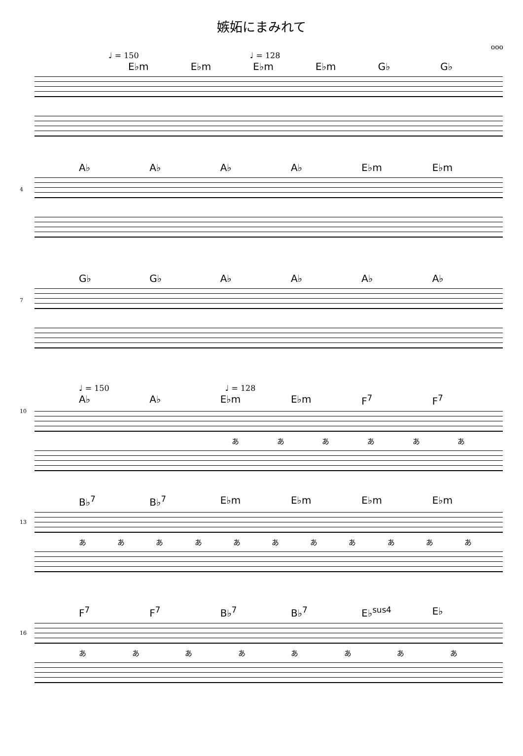嫉妬にまみれて
ooo
♩ = 150 ♩ = 128
E♭m E♭m E♭m E♭m G♭ G♭
4
A♭ A♭ A♭ A♭ E♭m E♭m
7
G♭ G♭ A♭ A♭ A♭ A♭
10
♩ = 150 ♩ = 128
A♭ A♭ E♭m E♭m F<sup>7</sup> F<sup>7</sup>
ああああああ
13
B♭<sup>7</sup> B♭<sup>7</sup> E♭m E♭m E♭m E♭m
あああああああああああ
16
F<sup>7</sup> F<sup>7</sup> B♭<sup>7</sup> B♭<sup>7</sup> E♭<sup>sus4</sup> E♭
ああああああああ